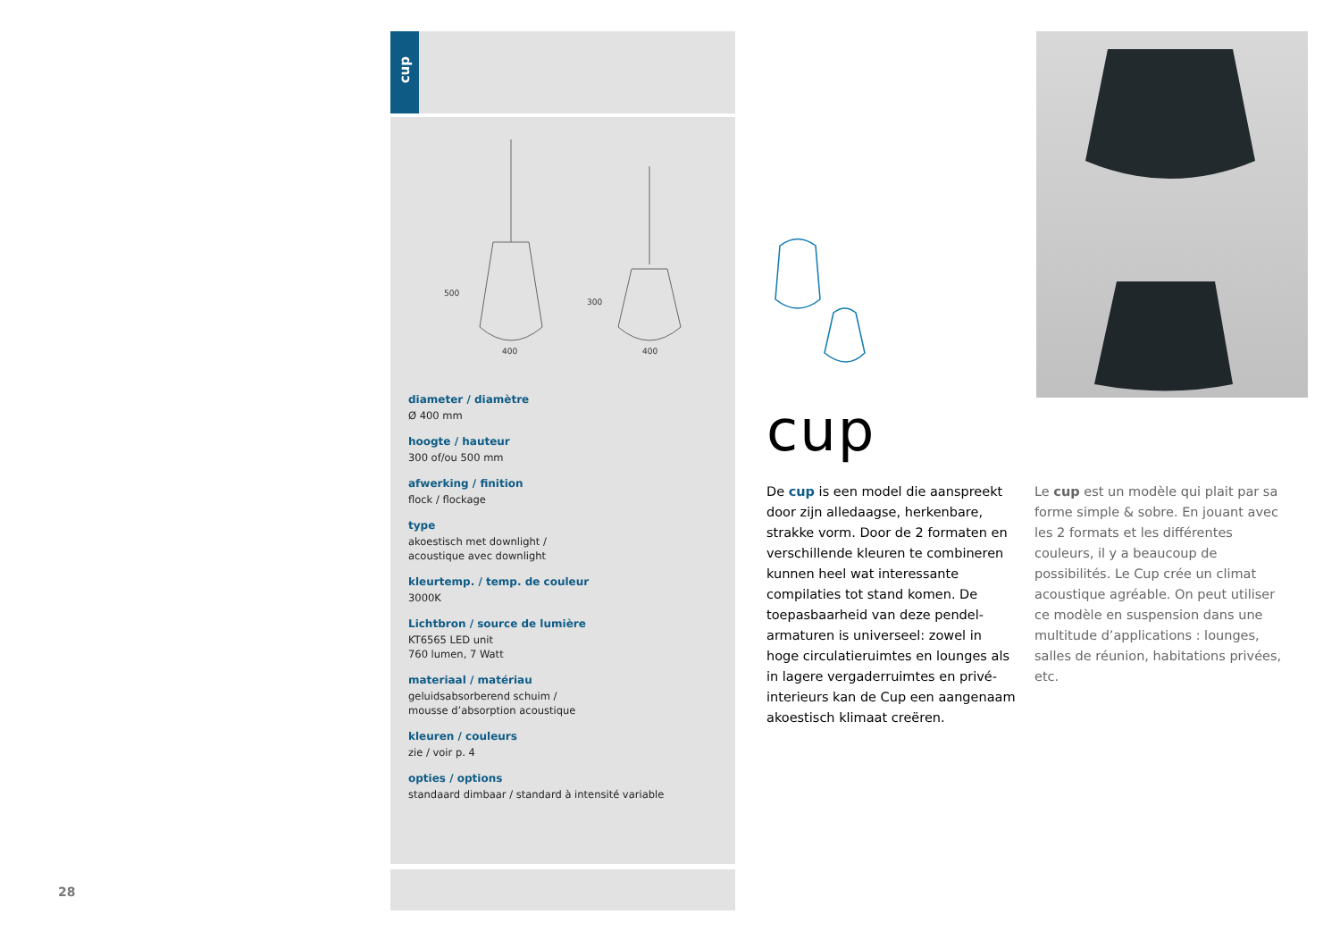28
cup
400
400
500
300
diameter / diamètre
Ø 400 mm
hoogte / hauteur
300 of/ou 500 mm
afwerking / finition
flock / flockage
type
akoestisch met downlight /
acoustique avec downlight
kleurtemp. / temp. de couleur
3000K
Lichtbron / source de lumière
KT6565 LED unit
760 lumen, 7 Watt
materiaal / matériau
geluidsabsorberend schuim /
mousse d’absorption acoustique
kleuren / couleurs
zie / voir p. 4
opties / options
standaard dimbaar / standard à intensité variable
cup
De cup is een model die aanspreekt door zijn alledaagse, herkenbare, strakke vorm. Door de 2 formaten en verschillende kleuren te combineren kunnen heel wat interessante compilaties tot stand komen. De toepasbaarheid van deze pendel-armaturen is universeel: zowel in hoge circulatieruimtes en lounges als in lagere vergaderruimtes en privé-interieurs kan de Cup een aangenaam akoestisch klimaat creëren.
Le cup est un modèle qui plait par sa forme simple & sobre. En jouant avec les 2 formats et les différentes couleurs, il y a beaucoup de possibilités. Le Cup crée un climat acoustique agréable. On peut utiliser ce modèle en suspension dans une multitude d’applications : lounges, salles de réunion, habitations privées, etc.